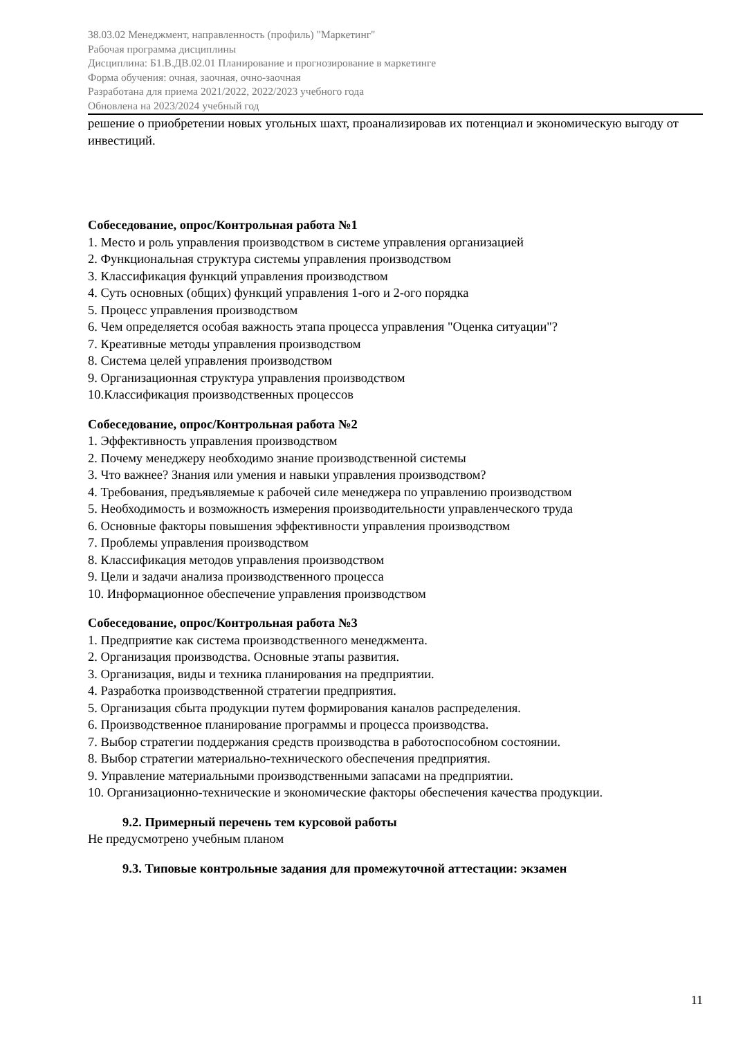38.03.02 Менеджмент, направленность (профиль) "Маркетинг"
Рабочая программа дисциплины
Дисциплина: Б1.В.ДВ.02.01 Планирование и прогнозирование в маркетинге
Форма обучения: очная, заочная, очно-заочная
Разработана для приема 2021/2022, 2022/2023 учебного года
Обновлена на 2023/2024 учебный год
решение о приобретении новых угольных шахт, проанализировав их потенциал и экономическую выгоду от инвестиций.
Собеседование, опрос/Контрольная работа №1
1. Место и роль управления производством в системе управления организацией
2. Функциональная структура системы управления производством
3. Классификация функций управления производством
4. Суть основных (общих) функций управления 1-ого и 2-ого порядка
5. Процесс управления производством
6. Чем определяется особая важность этапа процесса управления "Оценка ситуации"?
7. Креативные методы управления производством
8. Система целей управления производством
9. Организационная структура управления производством
10.Классификация производственных процессов
Собеседование, опрос/Контрольная работа №2
1. Эффективность управления производством
2. Почему менеджеру необходимо знание производственной системы
3. Что важнее? Знания или умения и навыки управления производством?
4. Требования, предъявляемые к рабочей силе менеджера по управлению производством
5. Необходимость и возможность измерения производительности управленческого труда
6. Основные факторы повышения эффективности управления производством
7. Проблемы управления производством
8. Классификация методов управления производством
9. Цели и задачи анализа производственного процесса
10. Информационное обеспечение управления производством
Собеседование, опрос/Контрольная работа №3
1. Предприятие как система производственного менеджмента.
2. Организация производства. Основные этапы развития.
3. Организация, виды и техника планирования на предприятии.
4. Разработка производственной стратегии предприятия.
5. Организация сбыта продукции путем формирования каналов распределения.
6. Производственное планирование программы и процесса производства.
7. Выбор стратегии поддержания средств производства в работоспособном состоянии.
8. Выбор стратегии материально-технического обеспечения предприятия.
9. Управление материальными производственными запасами на предприятии.
10. Организационно-технические и экономические факторы обеспечения качества продукции.
9.2. Примерный перечень тем курсовой работы
Не предусмотрено учебным планом
9.3. Типовые контрольные задания для промежуточной аттестации: экзамен
11